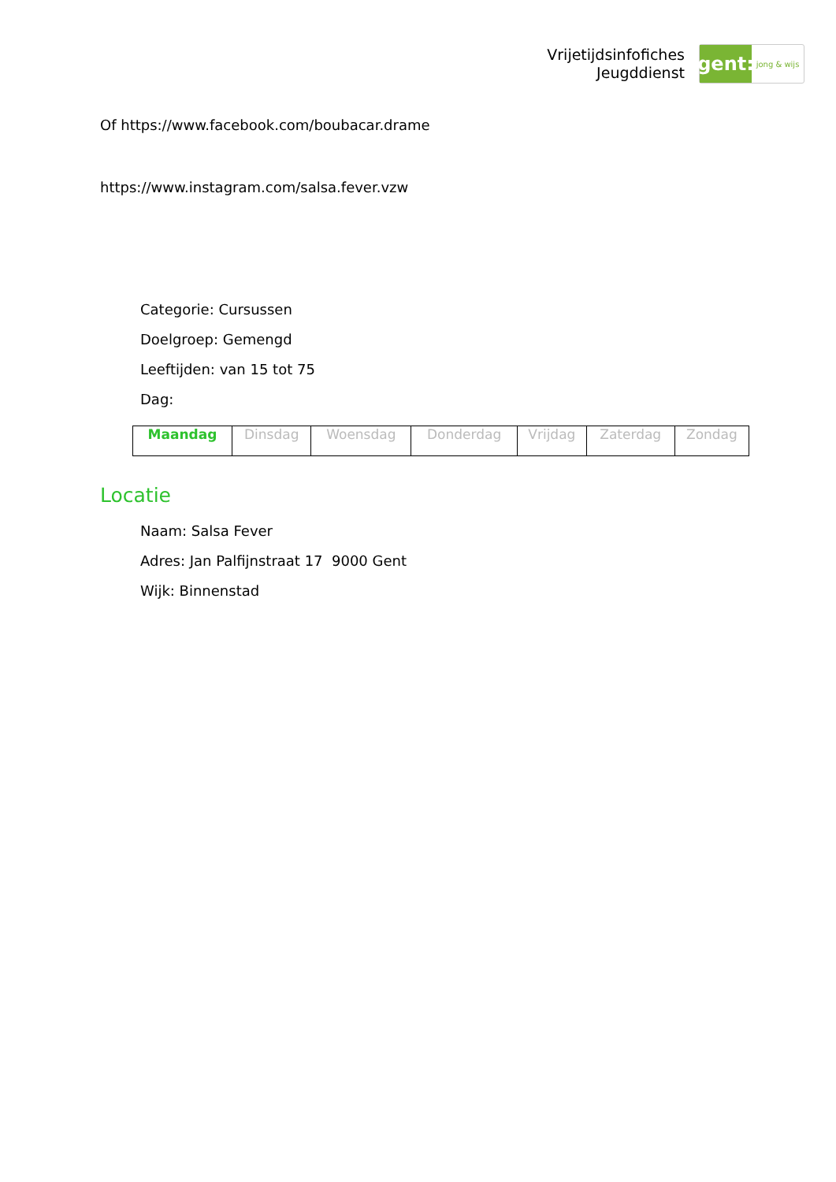Vrijetijdsinfofiches
Jeugddienst
gent:
jong & wijs
Of https://www.facebook.com/boubacar.drame
https://www.instagram.com/salsa.fever.vzw
Categorie: Cursussen
Doelgroep: Gemengd
Leeftijden: van 15 tot 75
Dag:
| Maandag | Dinsdag | Woensdag | Donderdag | Vrijdag | Zaterdag | Zondag |
Locatie
Naam: Salsa Fever
Adres: Jan Palfijnstraat 17 9000 Gent
Wijk: Binnenstad